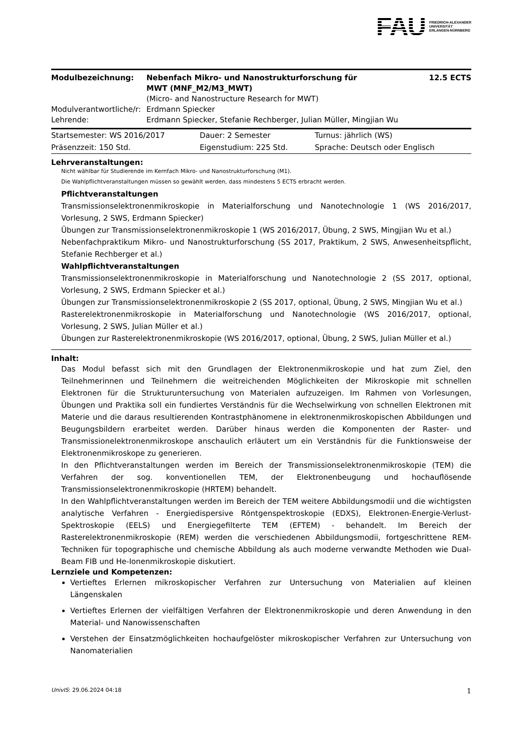FAU FRIEDRICH-ALEXANDER
UNIVERSITÄT
ERLANGEN-NÜRNBERG
| Modulbezeichnung: | Nebenfach Mikro- und Nanostrukturforschung für MWT (MNF_M2/M3_MWT) | 12.5 ECTS |
| | (Micro- and Nanostructure Research for MWT) | |
| Modulverantwortliche/r: | Erdmann Spiecker | |
| Lehrende: | Erdmann Spiecker, Stefanie Rechberger, Julian Müller, Mingjian Wu | |
| Startsemester: WS 2016/2017 | Dauer: 2 Semester | Turnus: jährlich (WS) |
| Präsenzzeit: 150 Std. | Eigenstudium: 225 Std. | Sprache: Deutsch oder Englisch |
Lehrveranstaltungen:
Nicht wählbar für Studierende im Kernfach Mikro- und Nanostrukturforschung (M1).
Die Wahlpflichtveranstaltungen müssen so gewählt werden, dass mindestens 5 ECTS erbracht werden.
Pflichtveranstaltungen
Transmissionselektronenmikroskopie in Materialforschung und Nanotechnologie 1 (WS 2016/2017, Vorlesung, 2 SWS, Erdmann Spiecker)
Übungen zur Transmissionselektronenmikroskopie 1 (WS 2016/2017, Übung, 2 SWS, Mingjian Wu et al.)
Nebenfachpraktikum Mikro- und Nanostrukturforschung (SS 2017, Praktikum, 2 SWS, Anwesenheitspflicht, Stefanie Rechberger et al.)
Wahlpflichtveranstaltungen
Transmissionselektronenmikroskopie in Materialforschung und Nanotechnologie 2 (SS 2017, optional, Vorlesung, 2 SWS, Erdmann Spiecker et al.)
Übungen zur Transmissionselektronenmikroskopie 2 (SS 2017, optional, Übung, 2 SWS, Mingjian Wu et al.)
Rasterelektronenmikroskopie in Materialforschung und Nanotechnologie (WS 2016/2017, optional, Vorlesung, 2 SWS, Julian Müller et al.)
Übungen zur Rasterelektronenmikroskopie (WS 2016/2017, optional, Übung, 2 SWS, Julian Müller et al.)
Inhalt:
Das Modul befasst sich mit den Grundlagen der Elektronenmikroskopie und hat zum Ziel, den Teilnehmerinnen und Teilnehmern die weitreichenden Möglichkeiten der Mikroskopie mit schnellen Elektronen für die Strukturuntersuchung von Materialen aufzuzeigen. Im Rahmen von Vorlesungen, Übungen und Praktika soll ein fundiertes Verständnis für die Wechselwirkung von schnellen Elektronen mit Materie und die daraus resultierenden Kontrastphänomene in elektronenmikroskopischen Abbildungen und Beugungsbildern erarbeitet werden. Darüber hinaus werden die Komponenten der Raster- und Transmissionelektronenmikroskope anschaulich erläutert um ein Verständnis für die Funktionsweise der Elektronenmikroskope zu generieren.
In den Pflichtveranstaltungen werden im Bereich der Transmissionselektronenmikroskopie (TEM) die Verfahren der sog. konventionellen TEM, der Elektronenbeugung und hochauflösende Transmissionselektronenmikroskopie (HRTEM) behandelt.
In den Wahlpflichtveranstaltungen werden im Bereich der TEM weitere Abbildungsmodii und die wichtigsten analytische Verfahren - Energiedispersive Röntgenspektroskopie (EDXS), Elektronen-Energie-Verlust-Spektroskopie (EELS) und Energiegefilterte TEM (EFTEM) - behandelt. Im Bereich der Rasterelektronenmikroskopie (REM) werden die verschiedenen Abbildungsmodii, fortgeschrittene REM-Techniken für topographische und chemische Abbildung als auch moderne verwandte Methoden wie Dual-Beam FIB und He-Ionenmikroskopie diskutiert.
Lernziele und Kompetenzen:
Vertieftes Erlernen mikroskopischer Verfahren zur Untersuchung von Materialien auf kleinen Längenskalen
Vertieftes Erlernen der vielfältigen Verfahren der Elektronenmikroskopie und deren Anwendung in den Material- und Nanowissenschaften
Verstehen der Einsatzmöglichkeiten hochaufgelöster mikroskopischer Verfahren zur Untersuchung von Nanomaterialien
UnivIS: 29.06.2024 04:18 1